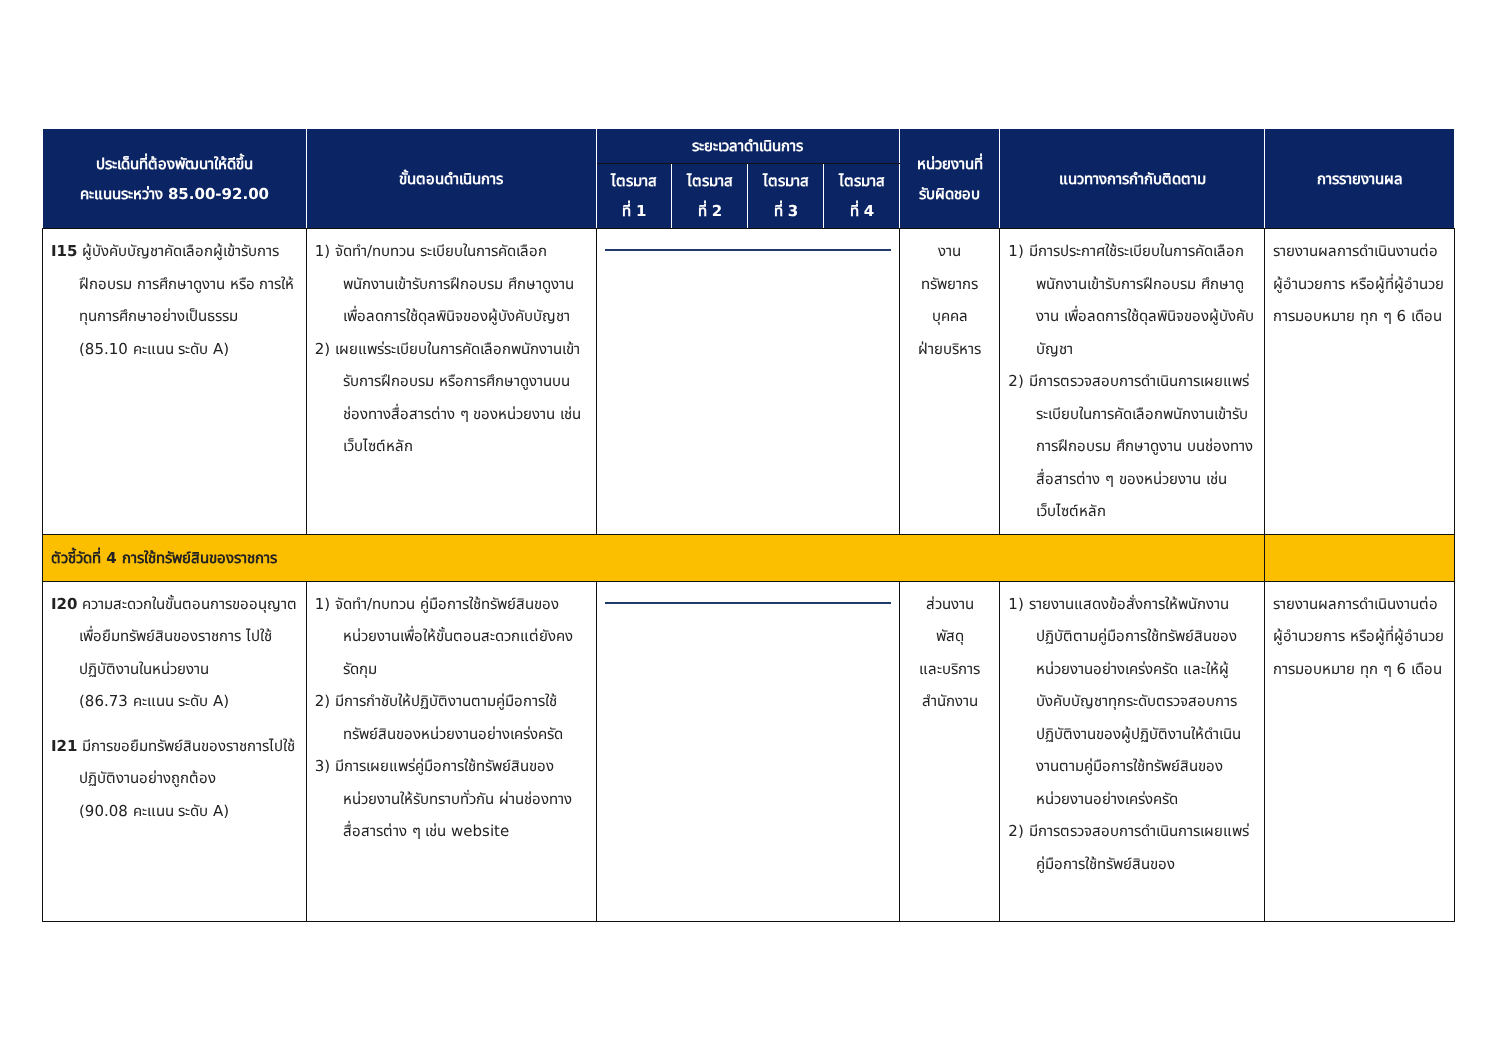| ประเด็นที่ต้องพัฒนาให้ดีขึ้น คะแนนระหว่าง 85.00-92.00 | ขั้นตอนดำเนินการ | ระยะเวลาดำเนินการ | | | | หน่วยงานที่ รับผิดชอบ | แนวทางการกำกับติดตาม | การรายงานผล |
| --- | --- | --- | --- | --- | --- | --- | --- | --- |
| | | ไตรมาส ที่ 1 | ไตรมาส ที่ 2 | ไตรมาส ที่ 3 | ไตรมาส ที่ 4 | | | |
| I15 ผู้บังคับบัญชาคัดเลือกผู้เข้ารับการฝึกอบรม การศึกษาดูงาน หรือ การให้ทุนการศึกษาอย่างเป็นธรรม (85.10 คะแนน ระดับ A) | 1) จัดทำ/ทบทวน ระเบียบในการคัดเลือกพนักงานเข้ารับการฝึกอบรม ศึกษาดูงาน เพื่อลดการใช้ดุลพินิจของผู้บังคับบัญชา 2) เผยแพร่ระเบียบในการคัดเลือกพนักงานเข้ารับการฝึกอบรม หรือการศึกษาดูงานบนช่องทางสื่อสารต่าง ๆ ของหน่วยงาน เช่น เว็บไซต์หลัก | | | | | งาน ทรัพยากร บุคคล ฝ่ายบริหาร | 1) มีการประกาศใช้ระเบียบในการคัดเลือกพนักงานเข้ารับการฝึกอบรม ศึกษาดูงาน เพื่อลดการใช้ดุลพินิจของผู้บังคับบัญชา 2) มีการตรวจสอบการดำเนินการเผยแพร่ระเบียบในการคัดเลือกพนักงานเข้ารับการฝึกอบรม ศึกษาดูงาน บนช่องทางสื่อสารต่าง ๆ ของหน่วยงาน เช่น เว็บไซต์หลัก | รายงานผลการดำเนินงานต่อผู้อำนวยการ หรือผู้ที่ผู้อำนวยการมอบหมาย ทุก ๆ 6 เดือน |
| ตัวชี้วัดที่ 4 การใช้ทรัพย์สินของราชการ | | | | | | | | |
| I20 ความสะดวกในขั้นตอนการขออนุญาตเพื่อยืมทรัพย์สินของราชการ ไปใช้ปฏิบัติงานในหน่วยงาน (86.73 คะแนน ระดับ A) I21 มีการขอยืมทรัพย์สินของราชการไปใช้ปฏิบัติงานอย่างถูกต้อง (90.08 คะแนน ระดับ A) | 1) จัดทำ/ทบทวน คู่มือการใช้ทรัพย์สินของหน่วยงานเพื่อให้ขั้นตอนสะดวกแต่ยังคงรัดกุม 2) มีการกำชับให้ปฏิบัติงานตามคู่มือการใช้ทรัพย์สินของหน่วยงานอย่างเคร่งครัด 3) มีการเผยแพร่คู่มือการใช้ทรัพย์สินของหน่วยงานให้รับทราบทั่วกัน ผ่านช่องทางสื่อสารต่าง ๆ เช่น website | | | | | ส่วนงาน พัสดุ และบริการ สำนักงาน | 1) รายงานแสดงข้อสั่งการให้พนักงานปฏิบัติตามคู่มือการใช้ทรัพย์สินของหน่วยงานอย่างเคร่งครัด และให้ผู้บังคับบัญชาทุกระดับตรวจสอบการปฏิบัติงานของผู้ปฏิบัติงานให้ดำเนินงานตามคู่มือการใช้ทรัพย์สินของหน่วยงานอย่างเคร่งครัด 2) มีการตรวจสอบการดำเนินการเผยแพร่คู่มือการใช้ทรัพย์สินของ | รายงานผลการดำเนินงานต่อผู้อำนวยการ หรือผู้ที่ผู้อำนวยการมอบหมาย ทุก ๆ 6 เดือน |